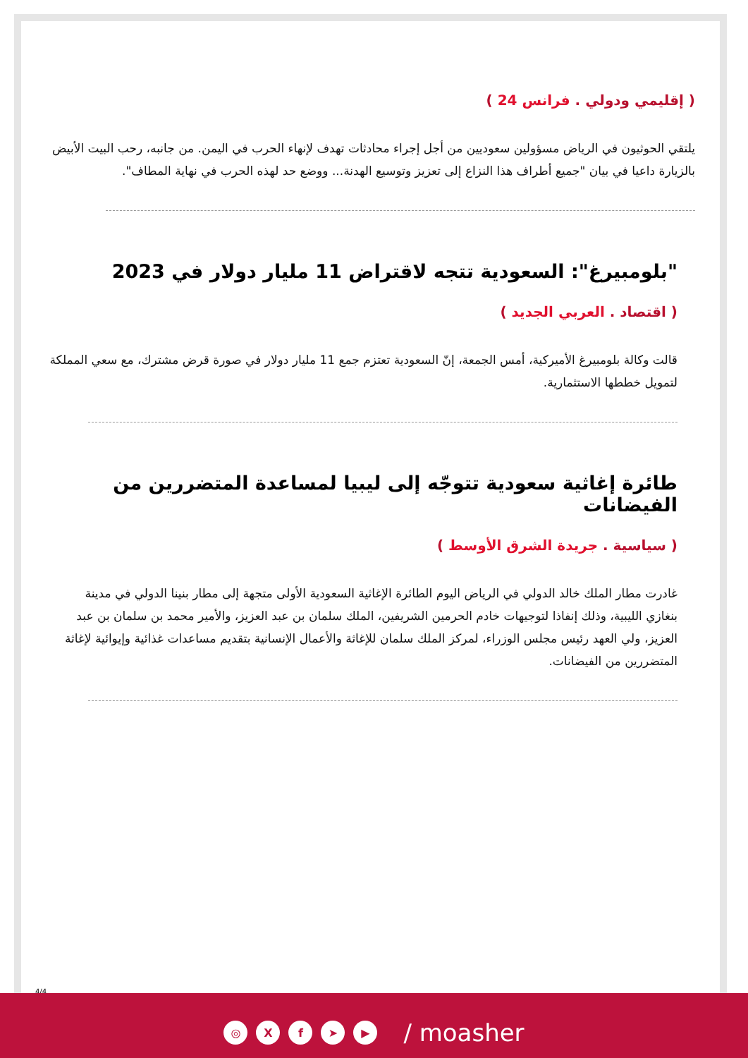( إقليمي ودولي . فرانس 24 )
يلتقي الحوثيون في الرياض مسؤولين سعوديين من أجل إجراء محادثات تهدف لإنهاء الحرب في اليمن. من جانبه، رحب البيت الأبيض بالزيارة داعيا في بيان "جميع أطراف هذا النزاع إلى تعزيز وتوسيع الهدنة... ووضع حد لهذه الحرب في نهاية المطاف".
"بلومبيرغ": السعودية تتجه لاقتراض 11 مليار دولار في 2023
( اقتصاد . العربي الجديد )
قالت وكالة بلومبيرغ الأميركية، أمس الجمعة، إنّ السعودية تعتزم جمع 11 مليار دولار في صورة قرض مشترك، مع سعي المملكة لتمويل خططها الاستثمارية.
طائرة إغاثية سعودية تتوجّه إلى ليبيا لمساعدة المتضررين من الفيضانات
( سياسية . جريدة الشرق الأوسط )
غادرت مطار الملك خالد الدولي في الرياض اليوم الطائرة الإغاثية السعودية الأولى متجهة إلى مطار بنينا الدولي في مدينة بنغازي الليبية، وذلك إنفاذا لتوجيهات خادم الحرمين الشريفين، الملك سلمان بن عبد العزيز، والأمير محمد بن سلمان بن عبد العزيز، ولي العهد رئيس مجلس الوزراء، لمركز الملك سلمان للإغاثة والأعمال الإنسانية بتقديم مساعدات غذائية وإيوائية لإغاثة المتضررين من الفيضانات.
4/4
◎ X f ➤ ▶
/ moasher